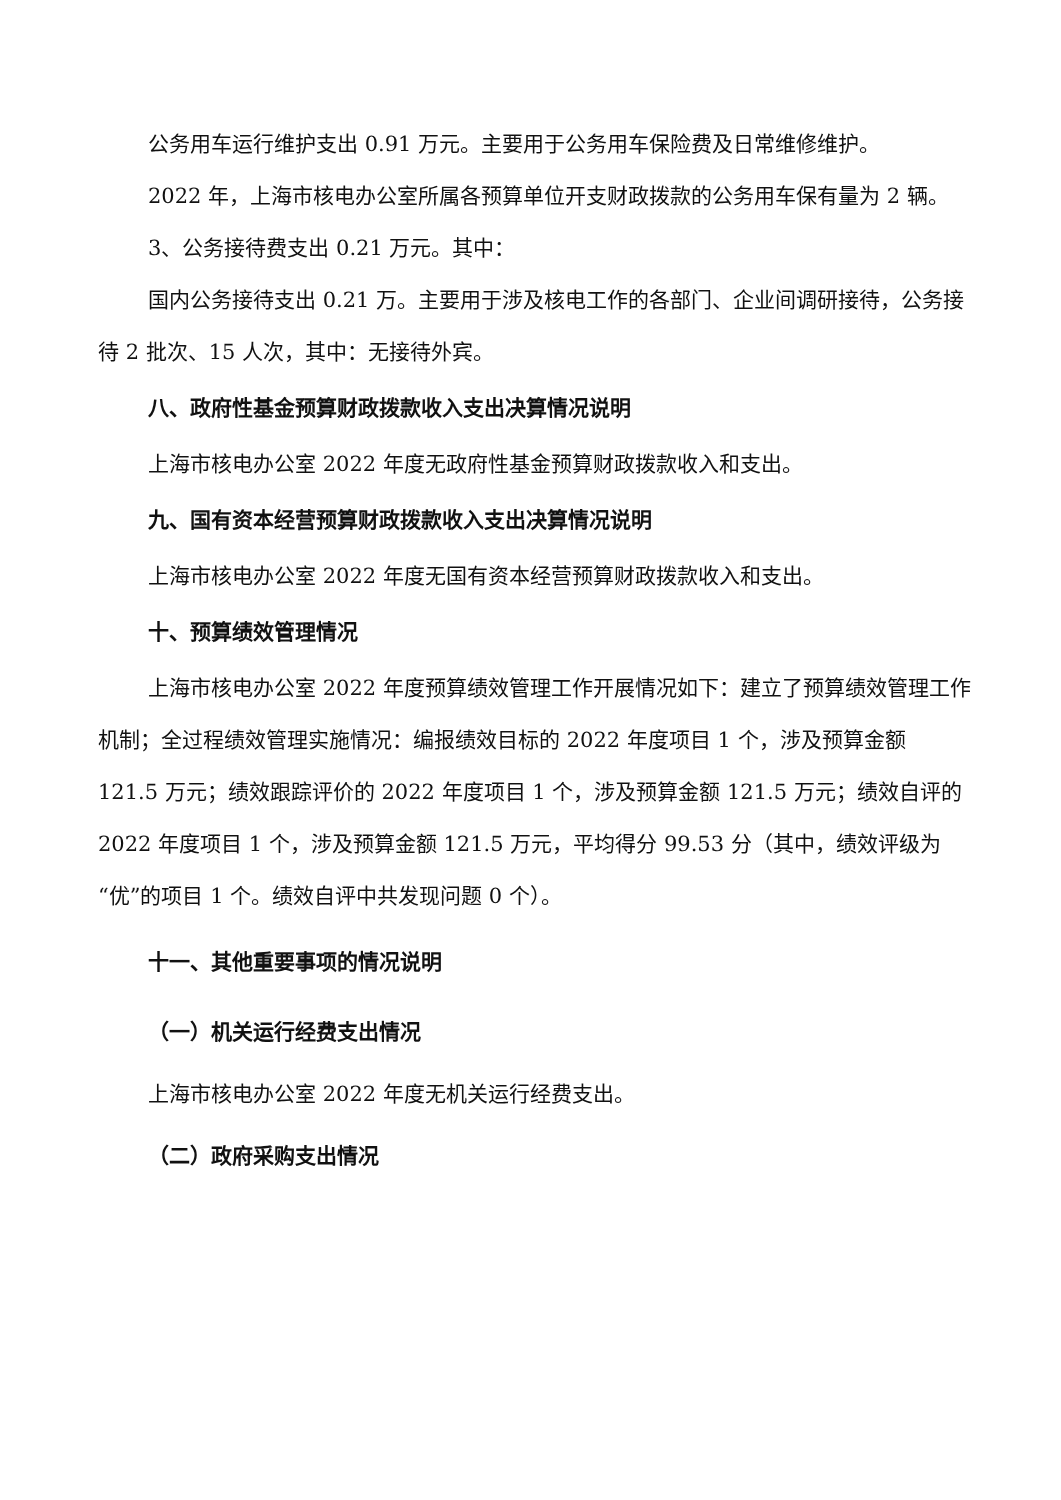公务用车运行维护支出 0.91 万元。主要用于公务用车保险费及日常维修维护。
2022 年，上海市核电办公室所属各预算单位开支财政拨款的公务用车保有量为 2 辆。
3、公务接待费支出 0.21 万元。其中：
国内公务接待支出 0.21 万。主要用于涉及核电工作的各部门、企业间调研接待，公务接待 2 批次、15 人次，其中：无接待外宾。
八、政府性基金预算财政拨款收入支出决算情况说明
上海市核电办公室 2022 年度无政府性基金预算财政拨款收入和支出。
九、国有资本经营预算财政拨款收入支出决算情况说明
上海市核电办公室 2022 年度无国有资本经营预算财政拨款收入和支出。
十、预算绩效管理情况
上海市核电办公室 2022 年度预算绩效管理工作开展情况如下：建立了预算绩效管理工作机制；全过程绩效管理实施情况：编报绩效目标的 2022 年度项目 1 个，涉及预算金额 121.5 万元；绩效跟踪评价的 2022 年度项目 1 个，涉及预算金额 121.5 万元；绩效自评的 2022 年度项目 1 个，涉及预算金额 121.5 万元，平均得分 99.53 分（其中，绩效评级为“优”的项目 1 个。绩效自评中共发现问题 0 个）。
十一、其他重要事项的情况说明
（一）机关运行经费支出情况
上海市核电办公室 2022 年度无机关运行经费支出。
（二）政府采购支出情况